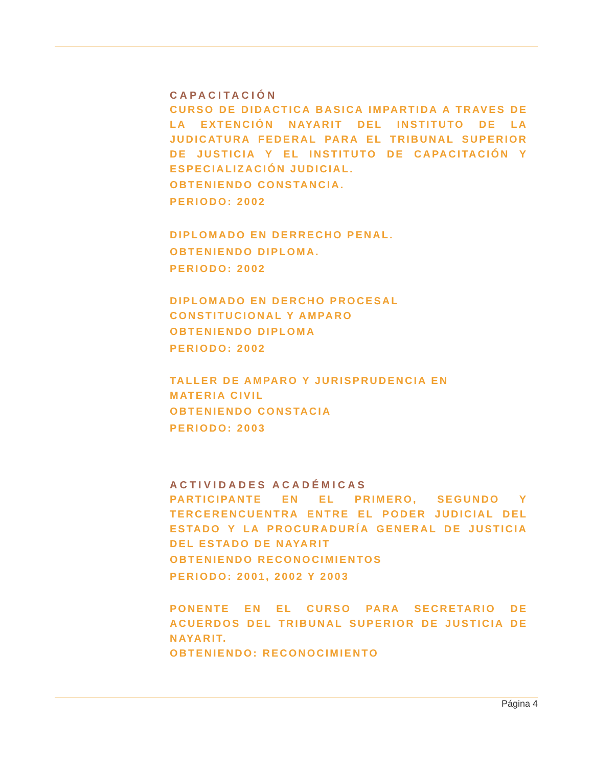CAPACITACIÓN
CURSO DE DIDACTICA BASICA IMPARTIDA A TRAVES DE LA EXTENCIÓN NAYARIT DEL INSTITUTO DE LA JUDICATURA FEDERAL PARA EL TRIBUNAL SUPERIOR DE JUSTICIA Y EL INSTITUTO DE CAPACITACIÓN Y ESPECIALIZACIÓN JUDICIAL.
OBTENIENDO CONSTANCIA.
PERIODO: 2002
DIPLOMADO EN DERRECHO PENAL.
OBTENIENDO DIPLOMA.
PERIODO: 2002
DIPLOMADO EN DERCHO PROCESAL
CONSTITUCIONAL Y AMPARO
OBTENIENDO DIPLOMA
PERIODO: 2002
TALLER DE AMPARO Y JURISPRUDENCIA EN
MATERIA CIVIL
OBTENIENDO CONSTACIA
PERIODO: 2003
ACTIVIDADES ACADÉMICAS
PARTICIPANTE EN EL PRIMERO, SEGUNDO Y TERCERENCUENTRA ENTRE EL PODER JUDICIAL DEL ESTADO Y LA PROCURADURÍA GENERAL DE JUSTICIA DEL ESTADO DE NAYARIT
OBTENIENDO RECONOCIMIENTOS
PERIODO: 2001, 2002 Y 2003
PONENTE EN EL CURSO PARA SECRETARIO DE ACUERDOS DEL TRIBUNAL SUPERIOR DE JUSTICIA DE NAYARIT.
OBTENIENDO: RECONOCIMIENTO
Página 4